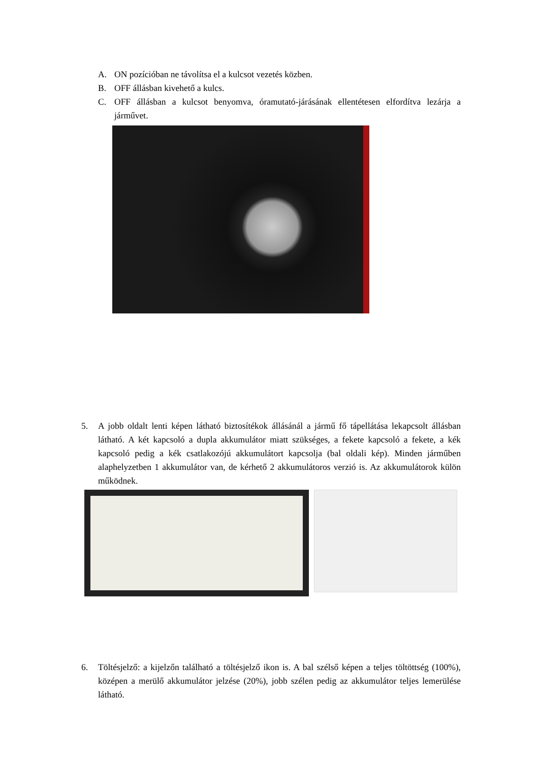A. ON pozícióban ne távolítsa el a kulcsot vezetés közben.
B. OFF állásban kivehető a kulcs.
C. OFF állásban a kulcsot benyomva, óramutató-járásának ellentétesen elfordítva lezárja a járművet.
5. A jobb oldalt lenti képen látható biztosítékok állásánál a jármű fő tápellátása lekapcsolt állásban látható. A két kapcsoló a dupla akkumulátor miatt szükséges, a fekete kapcsoló a fekete, a kék kapcsoló pedig a kék csatlakozójú akkumulátort kapcsolja (bal oldali kép). Minden járműben alaphelyzetben 1 akkumulátor van, de kérhető 2 akkumulátoros verzió is. Az akkumulátorok külön működnek.
6. Töltésjelző: a kijelzőn található a töltésjelző ikon is. A bal szélső képen a teljes töltöttség (100%), középen a merülő akkumulátor jelzése (20%), jobb szélen pedig az akkumulátor teljes lemerülése látható.